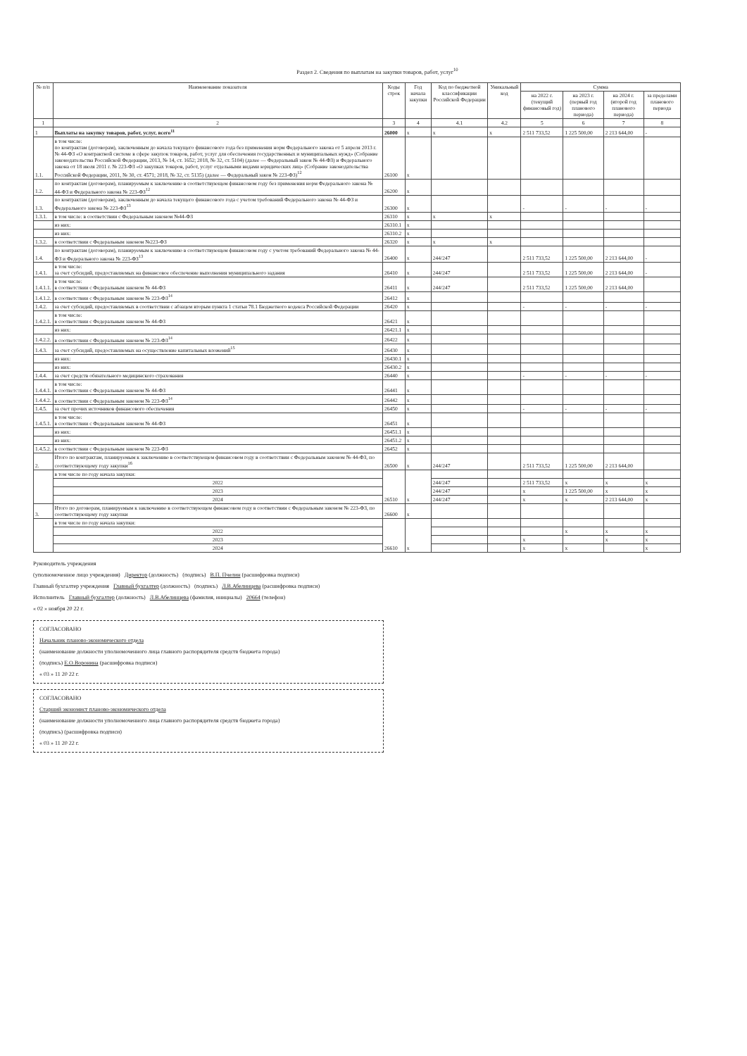Раздел 2. Сведения по выплатам на закупки товаров, работ, услуг<sup>10</sup>
| № п/п | Наименование показателя | Коды строк | Год начала закупки | Код по бюджетной классификации Российской Федерации | Уникальный код | Сумма | | | |
| --- | --- | --- | --- | --- | --- | --- | --- | --- | --- |
| | | | | | | на 2022 г. (текущий финансовый год) | на 2023 г. (первый год планового периода) | на 2024 г. (второй год планового периода) | за пределами планового периода |
| 1 | 2 | 3 | 4 | 4.1 | 4.2 | 5 | 6 | 7 | 8 |
| 1 | Выплаты на закупку товаров, работ, услуг, всего<sup>11</sup> | 26000 | x | x | x | 2 511 733,52 | 1 225 500,00 | 2 213 644,00 | - |
| 1.1. | в том числе: по контрактам (договорам), заключенным до начала текущего финансового года без применения норм Федерального закона от 5 апреля 2013 г. № 44-ФЗ «О контрактной системе в сфере закупок товаров, работ, услуг для обеспечения государственных и муниципальных нужд» (Собрание законодательства Российской Федерации, 2013, № 14, ст. 1652; 2018, № 32, ст. 5104) (далее — Федеральный закон № 44-ФЗ) и Федерального закона от 18 июля 2011 г. № 223-ФЗ «О закупках товаров, работ, услуг отдельными видами юридических лиц» (Собрание законодательства Российской Федерации, 2011, № 30, ст. 4571; 2018, № 32, ст. 5135) (далее — Федеральный закон № 223-ФЗ)<sup>12</sup> | 26100 | x | | | | | | |
| 1.2. | по контрактам (договорам), планируемым к заключению в соответствующем финансовом году без применения норм Федерального закона № 44-ФЗ и Федерального закона № 223-ФЗ<sup>12</sup> | 26200 | x | | | | | | |
| 1.3. | по контрактам (договорам), заключенным до начала текущего финансового года с учетом требований Федерального закона № 44-ФЗ и Федерального закона № 223-ФЗ<sup>13</sup> | 26300 | x | | | - | - | - | - |
| 1.3.1. | в том числе: в соответствии с Федеральным законом №44-ФЗ | 26310 | x | x | x | | | | |
| | из них: | 26310.1 | x | | | | | | |
| | из них: | 26310.2 | x | | | | | | |
| 1.3.2. | в соответствии с Федеральным законом №223-ФЗ | 26320 | x | x | x | | | | |
| 1.4. | по контрактам (договорам), планируемым к заключению в соответствующем финансовом году с учетом требований Федерального закона № 44-ФЗ и Федерального закона № 223-ФЗ<sup>13</sup> | 26400 | x | 244/247 | | 2 511 733,52 | 1 225 500,00 | 2 213 644,00 | - |
| 1.4.1. | в том числе: за счет субсидий, предоставляемых на финансовое обеспечение выполнения муниципального задания | 26410 | x | 244/247 | | 2 511 733,52 | 1 225 500,00 | 2 213 644,00 | - |
| 1.4.1.1. | в том числе: в соответствии с Федеральным законом № 44-ФЗ | 26411 | x | 244/247 | | 2 511 733,52 | 1 225 500,00 | 2 213 644,00 | |
| 1.4.1.2. | в соответствии с Федеральным законом № 223-ФЗ<sup>14</sup> | 26412 | x | | | | | | |
| 1.4.2. | за счет субсидий, предоставляемых в соответствии с абзацем вторым пункта 1 статьи 78.1 Бюджетного кодекса Российской Федерации | 26420 | x | | | - | - | - | - |
| 1.4.2.1. | в том числе: в соответствии с Федеральным законом № 44-ФЗ | 26421 | x | | | | | | |
| | из них: | 26421.1 | x | | | | | | |
| 1.4.2.2. | в соответствии с Федеральным законом № 223-ФЗ<sup>14</sup> | 26422 | x | | | | | | |
| 1.4.3. | за счет субсидий, предоставляемых на осуществление капитальных вложений<sup>15</sup> | 26430 | x | | | | | | |
| | из них: | 26430.1 | x | | | | | | |
| | из них: | 26430.2 | x | | | | | | |
| 1.4.4. | за счет средств обязательного медицинского страхования | 26440 | x | | | - | - | - | - |
| 1.4.4.1. | в том числе: в соответствии с Федеральным законом № 44-ФЗ | 26441 | x | | | | | | |
| 1.4.4.2. | в соответствии с Федеральным законом № 223-ФЗ<sup>14</sup> | 26442 | x | | | | | | |
| 1.4.5. | за счет прочих источников финансового обеспечения | 26450 | x | | | - | - | - | - |
| 1.4.5.1. | в том числе: в соответствии с Федеральным законом № 44-ФЗ | 26451 | x | | | | | | |
| | из них: | 26451.1 | x | | | | | | |
| | из них: | 26451.2 | x | | | | | | |
| 1.4.5.2. | в соответствии с Федеральным законом № 223-ФЗ | 26452 | x | | | | | | |
| 2. | Итого по контрактам, планируемым к заключению в соответствующем финансовом году в соответствии с Федеральным законом № 44-ФЗ, по соответствующему году закупки<sup>16</sup> | 26500 | x | 244/247 | | 2 511 733,52 | 1 225 500,00 | 2 213 644,00 | |
| | в том числе по году начала закупки: | 26510 | x | | | | | | |
| | 2022 | | | 244/247 | | 2 511 733,52 | x | x | x |
| | 2023 | | | 244/247 | | x | 1 225 500,00 | x | x |
| | 2024 | | | 244/247 | | x | x | 2 213 644,00 | x |
| 3. | Итого по договорам, планируемым к заключению в соответствующем финансовом году в соответствии с Федеральным законом № 223-ФЗ, по соответствующему году закупки | 26600 | x | | | | | | |
| | в том числе по году начала закупки: | 26610 | x | | | | | | |
| | 2022 | | | | | | x | x | x |
| | 2023 | | | | | x | | x | x |
| | 2024 | | | | | x | x | | x |
Руководитель учреждения
(уполномоченное лицо учреждения) Директор (должность) (подпись) В.П. Пчелин (расшифровка подписи)
Главный бухгалтер учреждения Главный бухгалтер (должность) (подпись) Л.В.Абелинцева (расшифровка подписи)
Исполнитель Главный бухгалтер (должность) Л.В.Абелинцева (фамилия, инициалы) 20664 (телефон)
« 02 » ноября 20 22 г.
СОГЛАСОВАНО
Начальник планово-экономического отдела
(наименование должности уполномоченного лица главного распорядителя средств бюджета города)
(подпись) Е.О.Воронина (расшифровка подписи)
« 03 » 11 20 22 г.
СОГЛАСОВАНО
Старший экономист планово-экономического отдела
(наименование должности уполномоченного лица главного распорядителя средств бюджета города)
(подпись) (расшифровка подписи)
« 03 » 11 20 22 г.